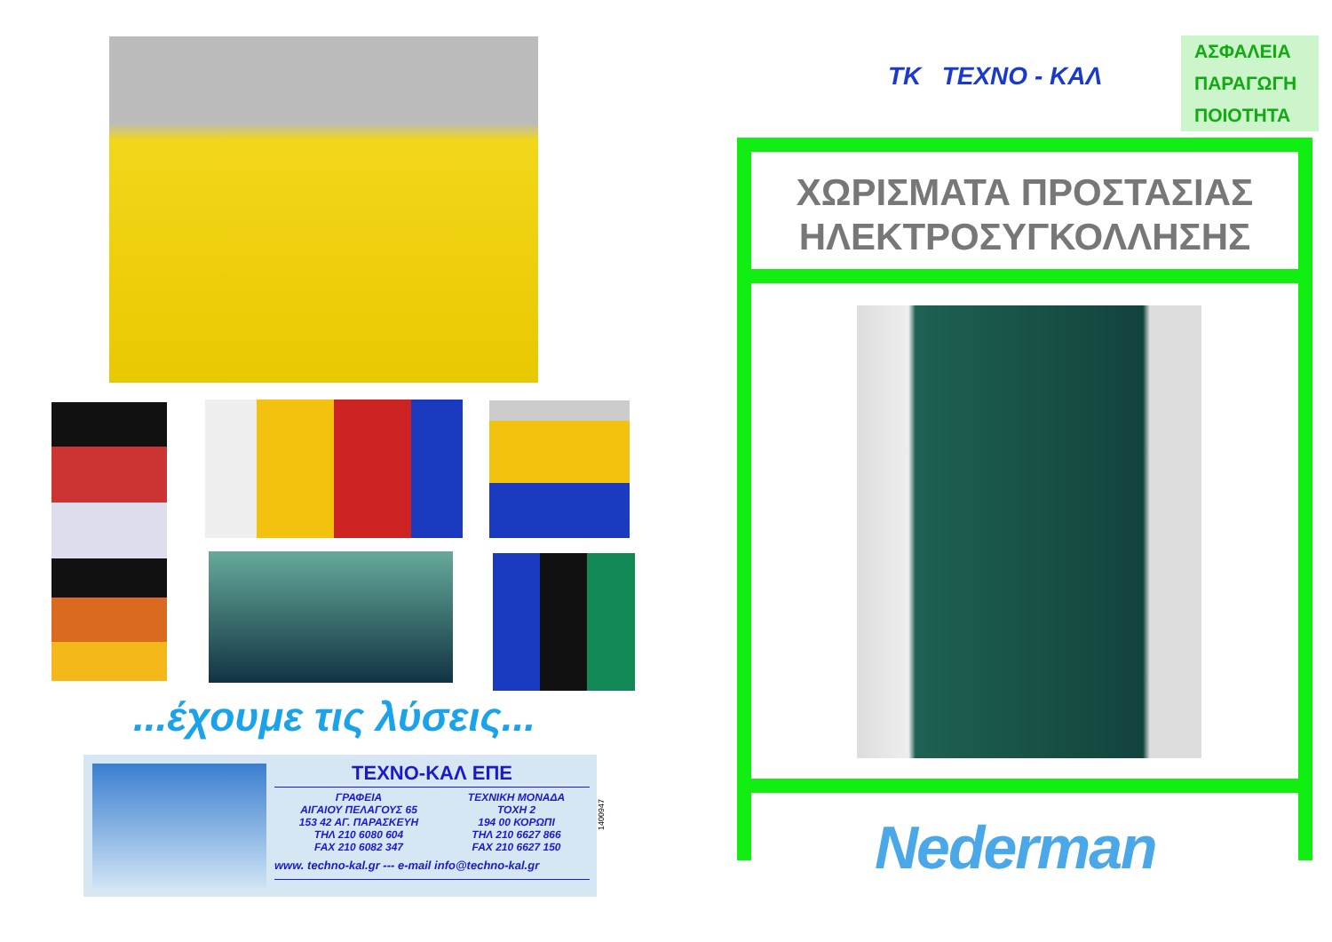...έχουμε τις λύσεις...
ΤΕΧΝΟ-ΚΑΛ ΕΠΕ
ΓΡΑΦΕΙΑ
ΑΙΓΑΙΟΥ ΠΕΛΑΓΟΥΣ 65
153 42 ΑΓ. ΠΑΡΑΣΚΕΥΗ
ΤΗΛ 210 6080 604
FAX 210 6082 347
ΤΕΧΝΙΚΗ ΜΟΝΑΔΑ
ΤΟΧΗ 2
194 00 ΚΟΡΩΠΙ
ΤΗΛ 210 6627 866
FAX 210 6627 150
www. techno-kal.gr --- e-mail info@techno-kal.gr
1400947
ΤΚ ΤΕΧΝΟ - ΚΑΛ
ΑΣΦΑΛΕΙΑ
ΠΑΡΑΓΩΓΗ
ΠΟΙΟΤΗΤΑ
ΧΩΡΙΣΜΑΤΑ ΠΡΟΣΤΑΣΙΑΣ
ΗΛΕΚΤΡΟΣΥΓΚΟΛΛΗΣΗΣ
Nederman